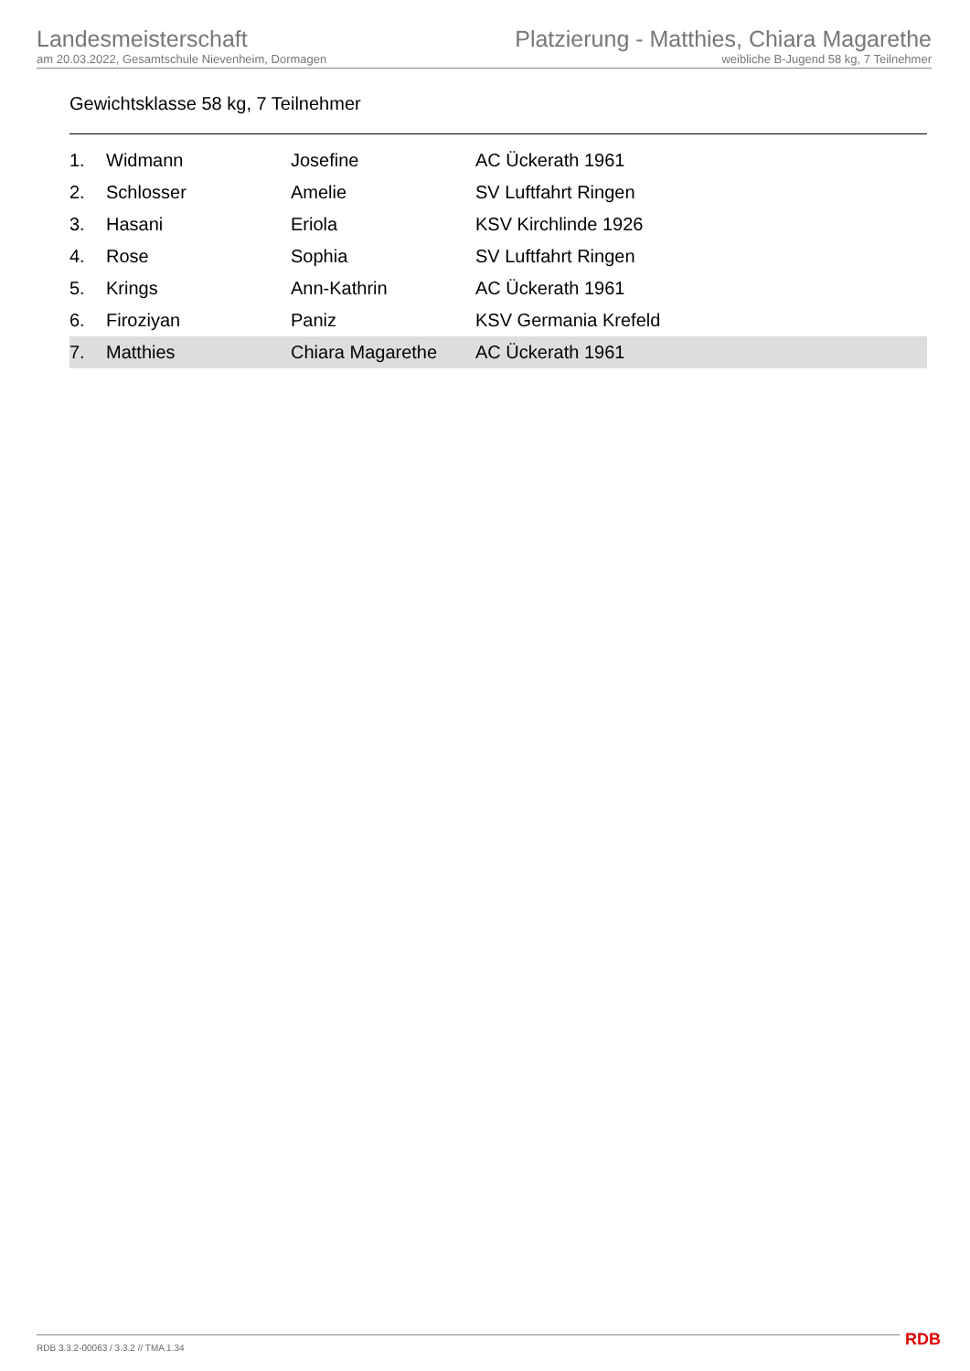Landesmeisterschaft
am 20.03.2022, Gesamtschule Nievenheim, Dormagen
Platzierung - Matthies, Chiara Magarethe
weibliche B-Jugend 58 kg, 7 Teilnehmer
Gewichtsklasse 58 kg, 7 Teilnehmer
| 1. | Widmann | Josefine | AC Ückerath 1961 |
| 2. | Schlosser | Amelie | SV Luftfahrt Ringen |
| 3. | Hasani | Eriola | KSV Kirchlinde 1926 |
| 4. | Rose | Sophia | SV Luftfahrt Ringen |
| 5. | Krings | Ann-Kathrin | AC Ückerath 1961 |
| 6. | Firoziyan | Paniz | KSV Germania Krefeld |
| 7. | Matthies | Chiara Magarethe | AC Ückerath 1961 |
RDB 3.3.2-00063 / 3.3.2 // TMA 1.34 RDB